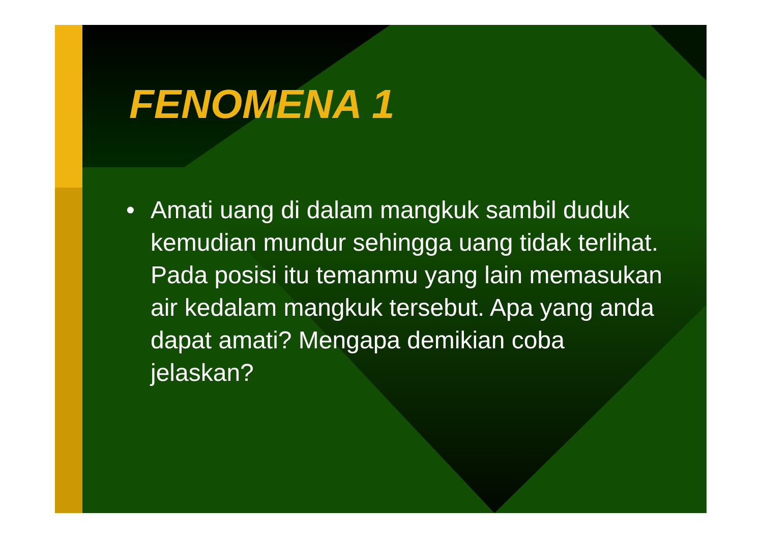FENOMENA 1
• Amati uang di dalam mangkuk sambil duduk kemudian mundur sehingga uang tidak terlihat. Pada posisi itu temanmu yang lain memasukan air kedalam mangkuk tersebut. Apa yang anda dapat amati? Mengapa demikian coba jelaskan?